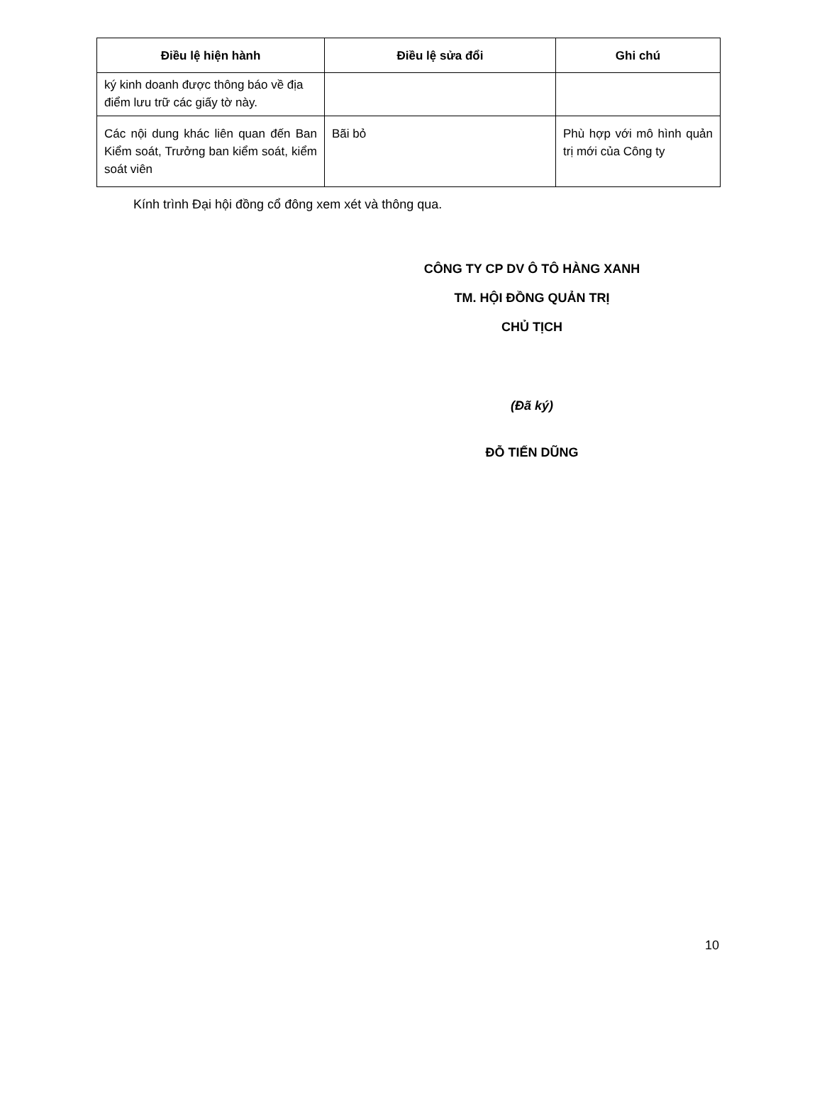| Điều lệ hiện hành | Điều lệ sửa đổi | Ghi chú |
| --- | --- | --- |
| ký kinh doanh được thông báo về địa điểm lưu trữ các giấy tờ này. | | |
| Các nội dung khác liên quan đến Ban Kiểm soát, Trưởng ban kiểm soát, kiểm soát viên | Bãi bỏ | Phù hợp với mô hình quản trị mới của Công ty |
Kính trình Đại hội đồng cổ đông xem xét và thông qua.
CÔNG TY CP DV Ô TÔ HÀNG XANH
TM. HỘI ĐỒNG QUẢN TRỊ
CHỦ TỊCH
(Đã ký)
ĐỖ TIẾN DŨNG
10